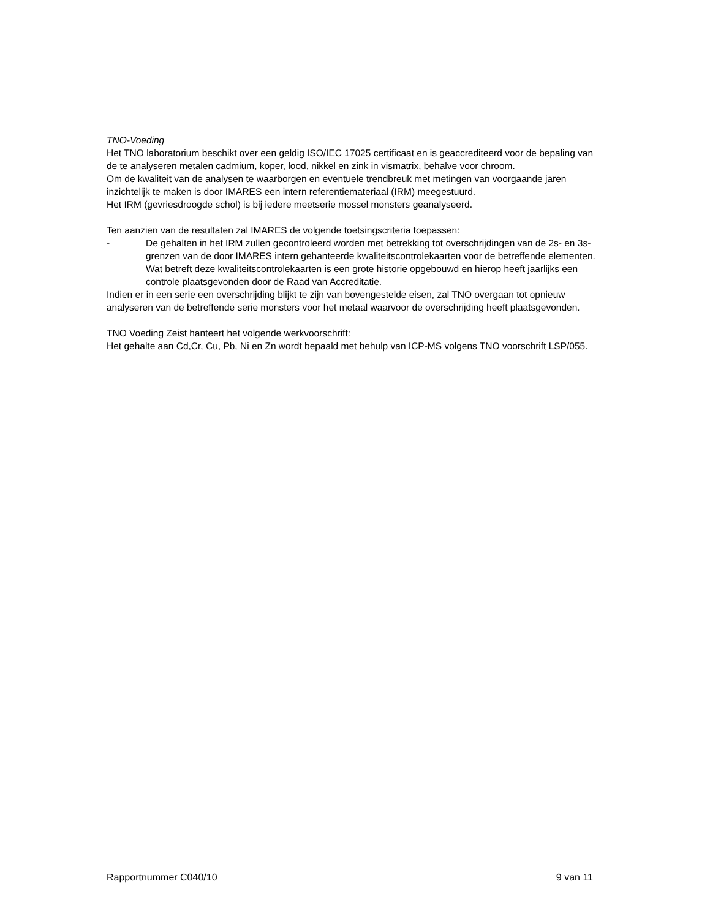TNO-Voeding
Het TNO laboratorium beschikt over een geldig ISO/IEC 17025 certificaat en is geaccrediteerd voor de bepaling van de te analyseren metalen cadmium, koper, lood, nikkel en zink in vismatrix, behalve voor chroom.
Om de kwaliteit van de analysen te waarborgen en eventuele trendbreuk met metingen van voorgaande jaren inzichtelijk te maken is door IMARES een intern referentiemateriaal (IRM) meegestuurd.
Het IRM (gevriesdroogde schol) is bij iedere meetserie mossel monsters geanalyseerd.
Ten aanzien van de resultaten zal IMARES de volgende toetsingscriteria toepassen:
- De gehalten in het IRM zullen gecontroleerd worden met betrekking tot overschrijdingen van de 2s- en 3s-grenzen van de door IMARES intern gehanteerde kwaliteitscontrolekaarten voor de betreffende elementen. Wat betreft deze kwaliteitscontrolekaarten is een grote historie opgebouwd en hierop heeft jaarlijks een controle plaatsgevonden door de Raad van Accreditatie.
Indien er in een serie een overschrijding blijkt te zijn van bovengestelde eisen, zal TNO overgaan tot opnieuw analyseren van de betreffende serie monsters voor het metaal waarvoor de overschrijding heeft plaatsgevonden.
TNO Voeding Zeist hanteert het volgende werkvoorschrift:
Het gehalte aan Cd,Cr, Cu, Pb, Ni en Zn wordt bepaald met behulp van ICP-MS volgens TNO voorschrift LSP/055.
Rapportnummer C040/10 9 van 11